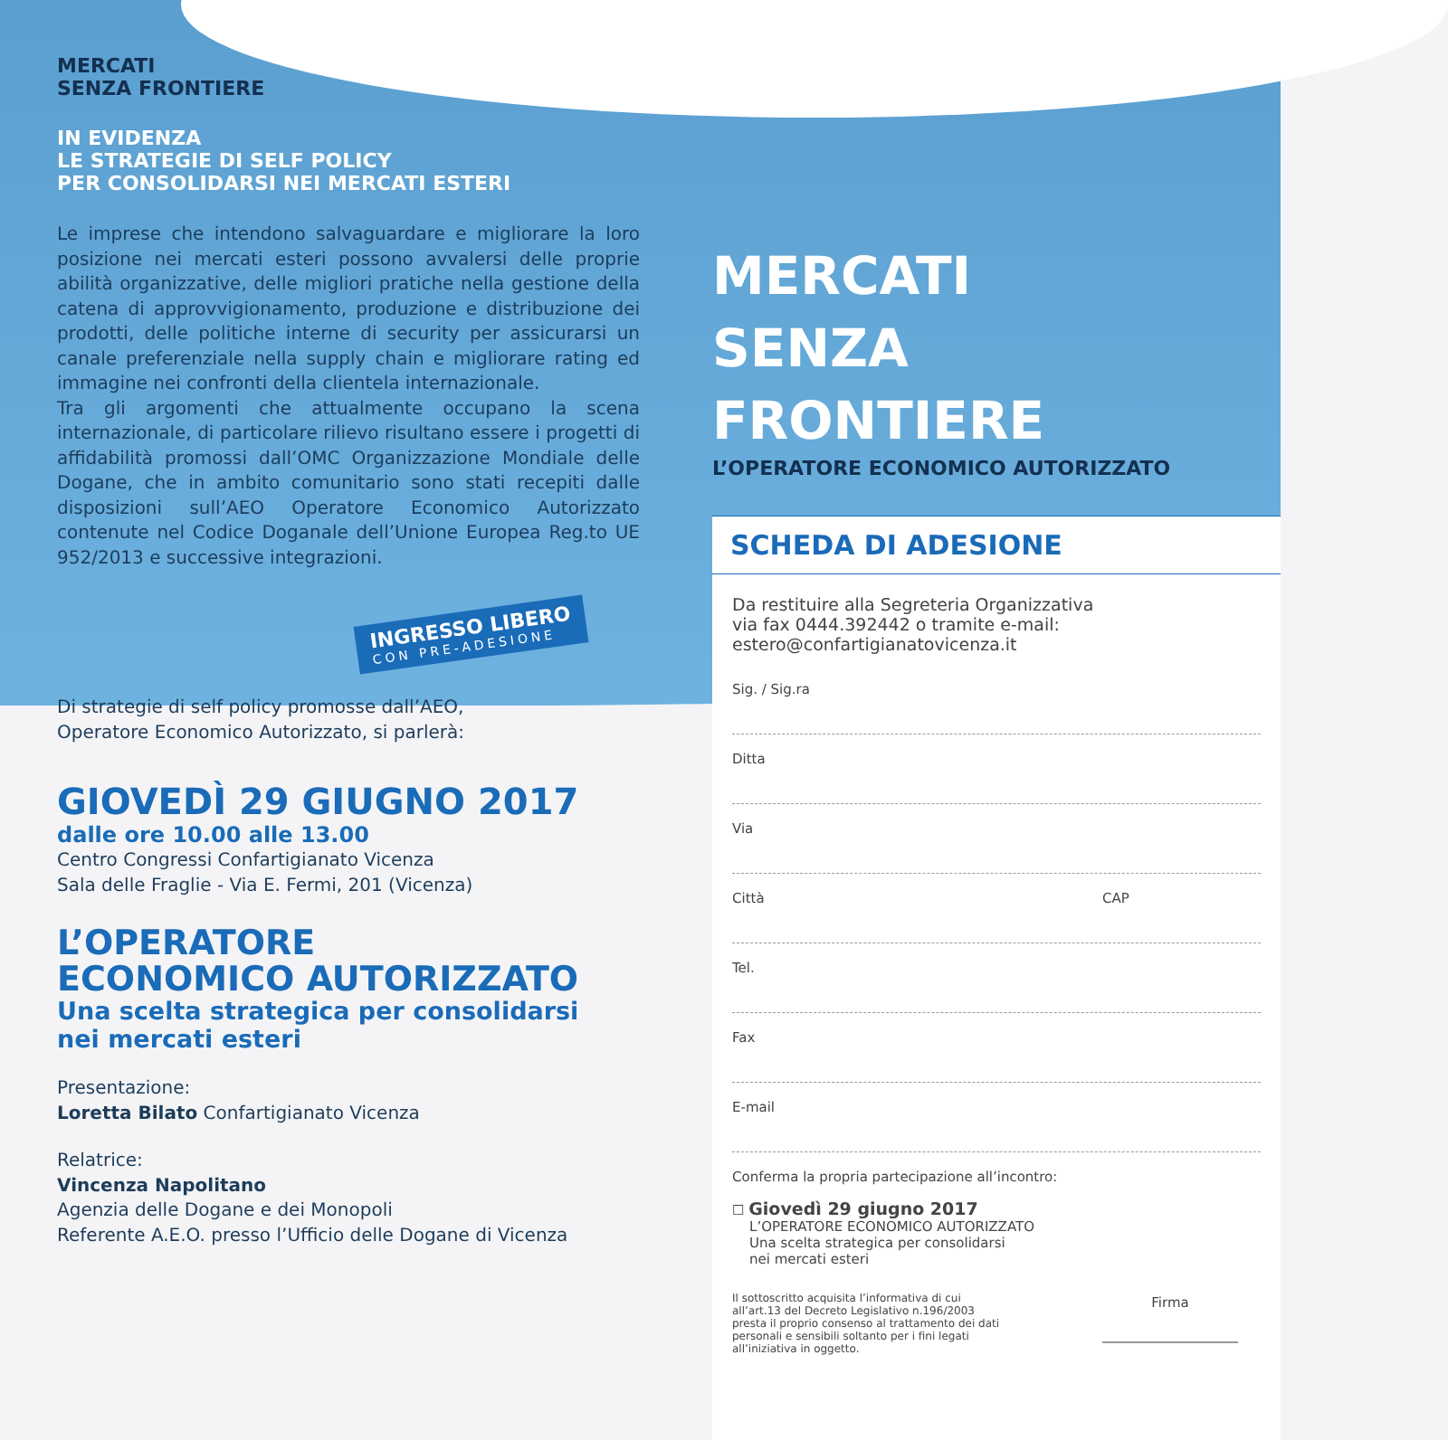MERCATI
SENZA FRONTIERE
IN EVIDENZA
LE STRATEGIE DI SELF POLICY
PER CONSOLIDARSI NEI MERCATI ESTERI
Le imprese che intendono salvaguardare e migliorare la loro posizione nei mercati esteri possono avvalersi delle proprie abilità organizzative, delle migliori pratiche nella gestione della catena di approvvigionamento, produzione e distribuzione dei prodotti, delle politiche interne di security per assicurarsi un canale preferenziale nella supply chain e migliorare rating ed immagine nei confronti della clientela internazionale.
Tra gli argomenti che attualmente occupano la scena internazionale, di particolare rilievo risultano essere i progetti di affidabilità promossi dall’OMC Organizzazione Mondiale delle Dogane, che in ambito comunitario sono stati recepiti dalle disposizioni sull’AEO Operatore Economico Autorizzato contenute nel Codice Doganale dell’Unione Europea Reg.to UE 952/2013 e successive integrazioni.
INGRESSO LIBERO CON PRE-ADESIONE
Di strategie di self policy promosse dall’AEO,
Operatore Economico Autorizzato, si parlerà:
GIOVEDÌ 29 GIUGNO 2017
dalle ore 10.00 alle 13.00
Centro Congressi Confartigianato Vicenza
Sala delle Fraglie - Via E. Fermi, 201 (Vicenza)
L’OPERATORE
ECONOMICO AUTORIZZATO
Una scelta strategica per consolidarsi
nei mercati esteri
Presentazione:
Loretta Bilato Confartigianato Vicenza
Relatrice:
Vincenza Napolitano
Agenzia delle Dogane e dei Monopoli
Referente A.E.O. presso l’Ufficio delle Dogane di Vicenza
MERCATI
SENZA
FRONTIERE
L’OPERATORE ECONOMICO AUTORIZZATO
SCHEDA DI ADESIONE
Da restituire alla Segreteria Organizzativa
via fax 0444.392442 o tramite e-mail:
estero@confartigianatovicenza.it
Sig. / Sig.ra
Ditta
Via
Città CAP
Tel.
Fax
E-mail
Conferma la propria partecipazione all’incontro:
☐ Giovedì 29 giugno 2017
L’OPERATORE ECONOMICO AUTORIZZATO
Una scelta strategica per consolidarsi
nei mercati esteri
Il sottoscritto acquisita l’informativa di cui all’art.13 del Decreto Legislativo n.196/2003 presta il proprio consenso al trattamento dei dati personali e sensibili soltanto per i fini legati all’iniziativa in oggetto.
Firma
____________________